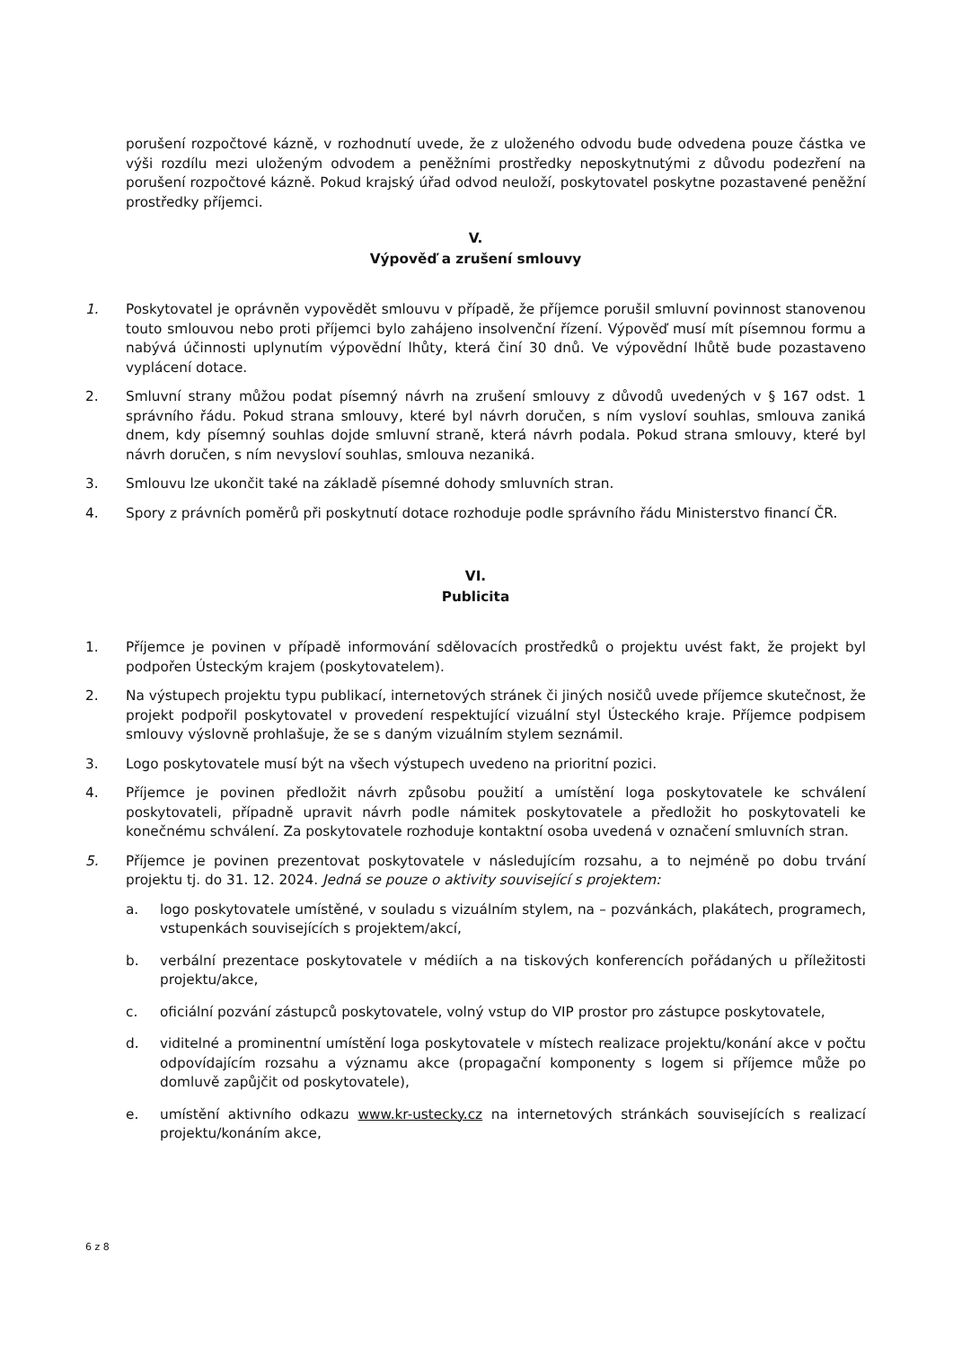porušení rozpočtové kázně, v rozhodnutí uvede, že z uloženého odvodu bude odvedena pouze částka ve výši rozdílu mezi uloženým odvodem a peněžními prostředky neposkytnutými z důvodu podezření na porušení rozpočtové kázně. Pokud krajský úřad odvod neuloží, poskytovatel poskytne pozastavené peněžní prostředky příjemci.
V.
Výpověď a zrušení smlouvy
1. Poskytovatel je oprávněn vypovědět smlouvu v případě, že příjemce porušil smluvní povinnost stanovenou touto smlouvou nebo proti příjemci bylo zahájeno insolvenční řízení. Výpověď musí mít písemnou formu a nabývá účinnosti uplynutím výpovědní lhůty, která činí 30 dnů. Ve výpovědní lhůtě bude pozastaveno vyplácení dotace.
2. Smluvní strany můžou podat písemný návrh na zrušení smlouvy z důvodů uvedených v § 167 odst. 1 správního řádu. Pokud strana smlouvy, které byl návrh doručen, s ním vysloví souhlas, smlouva zaniká dnem, kdy písemný souhlas dojde smluvní straně, která návrh podala. Pokud strana smlouvy, které byl návrh doručen, s ním nevysloví souhlas, smlouva nezaniká.
3. Smlouvu lze ukončit také na základě písemné dohody smluvních stran.
4. Spory z právních poměrů při poskytnutí dotace rozhoduje podle správního řádu Ministerstvo financí ČR.
VI.
Publicita
1. Příjemce je povinen v případě informování sdělovacích prostředků o projektu uvést fakt, že projekt byl podpořen Ústeckým krajem (poskytovatelem).
2. Na výstupech projektu typu publikací, internetových stránek či jiných nosičů uvede příjemce skutečnost, že projekt podpořil poskytovatel v provedení respektující vizuální styl Ústeckého kraje. Příjemce podpisem smlouvy výslovně prohlašuje, že se s daným vizuálním stylem seznámil.
3. Logo poskytovatele musí být na všech výstupech uvedeno na prioritní pozici.
4. Příjemce je povinen předložit návrh způsobu použití a umístění loga poskytovatele ke schválení poskytovateli, případně upravit návrh podle námitek poskytovatele a předložit ho poskytovateli ke konečnému schválení. Za poskytovatele rozhoduje kontaktní osoba uvedená v označení smluvních stran.
5. Příjemce je povinen prezentovat poskytovatele v následujícím rozsahu, a to nejméně po dobu trvání projektu tj. do 31. 12. 2024. Jedná se pouze o aktivity související s projektem:
a. logo poskytovatele umístěné, v souladu s vizuálním stylem, na – pozvánkách, plakátech, programech, vstupenkách souvisejících s projektem/akcí,
b. verbální prezentace poskytovatele v médiích a na tiskových konferencích pořádaných u příležitosti projektu/akce,
c. oficiální pozvání zástupců poskytovatele, volný vstup do VIP prostor pro zástupce poskytovatele,
d. viditelné a prominentní umístění loga poskytovatele v místech realizace projektu/konání akce v počtu odpovídajícím rozsahu a významu akce (propagační komponenty s logem si příjemce může po domluvě zapůjčit od poskytovatele),
e. umístění aktivního odkazu www.kr-ustecky.cz na internetových stránkách souvisejících s realizací projektu/konáním akce,
6 z 8